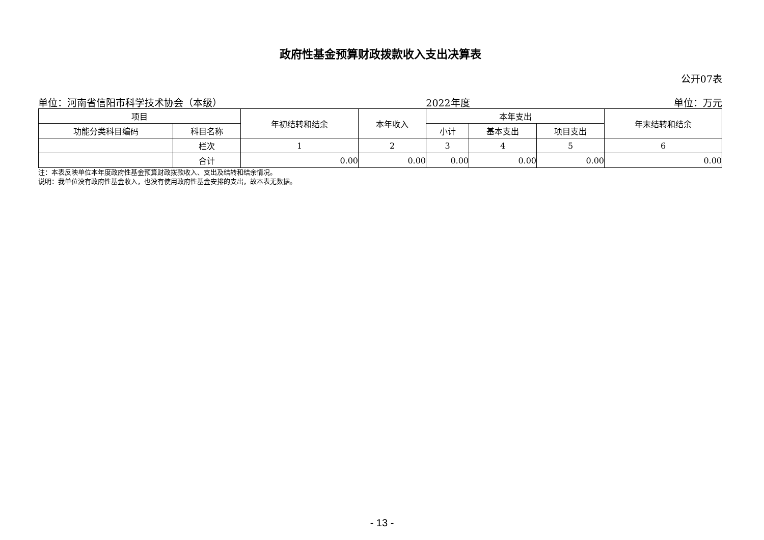政府性基金预算财政拨款收入支出决算表
公开07表
单位：河南省信阳市科学技术协会（本级） 2022年度 单位：万元
| 项目 | | 年初结转和结余 | 本年收入 | 本年支出 | | | 年末结转和结余 |
| --- | --- | --- | --- | --- | --- | --- | --- |
| 功能分类科目编码 | 科目名称 | | | 小计 | 基本支出 | 项目支出 | |
| | 栏次 | 1 | 2 | 3 | 4 | 5 | 6 |
| | 合计 | 0.00 | 0.00 | 0.00 | 0.00 | 0.00 | 0.00 |
注：本表反映单位本年度政府性基金预算财政拨款收入、支出及结转和结余情况。
说明：我单位没有政府性基金收入，也没有使用政府性基金安排的支出，故本表无数据。
- 13 -